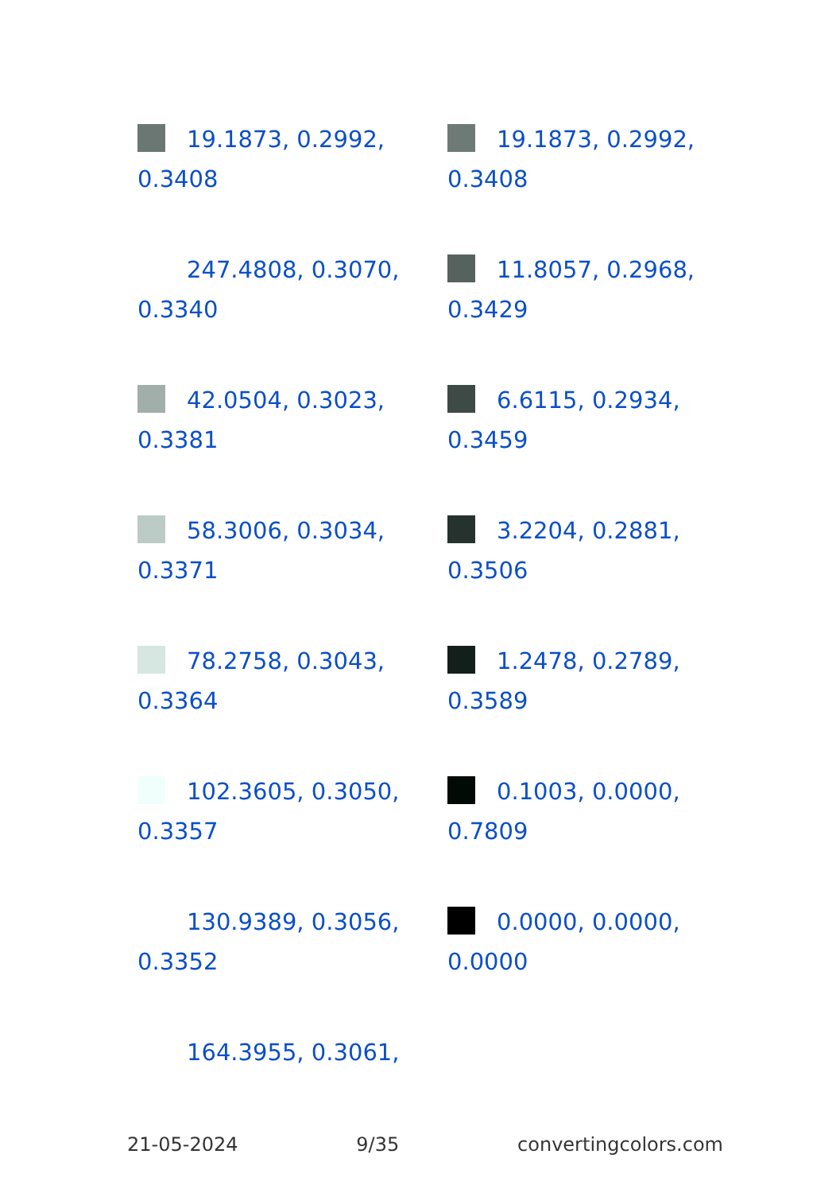19.1873, 0.2992,
0.3408
19.1873, 0.2992,
0.3408
247.4808, 0.3070,
0.3340
11.8057, 0.2968,
0.3429
42.0504, 0.3023,
0.3381
6.6115, 0.2934,
0.3459
58.3006, 0.3034,
0.3371
3.2204, 0.2881,
0.3506
78.2758, 0.3043,
0.3364
1.2478, 0.2789,
0.3589
102.3605, 0.3050,
0.3357
0.1003, 0.0000,
0.7809
130.9389, 0.3056,
0.3352
0.0000, 0.0000,
0.0000
164.3955, 0.3061,
21-05-2024 9/35 convertingcolors.com